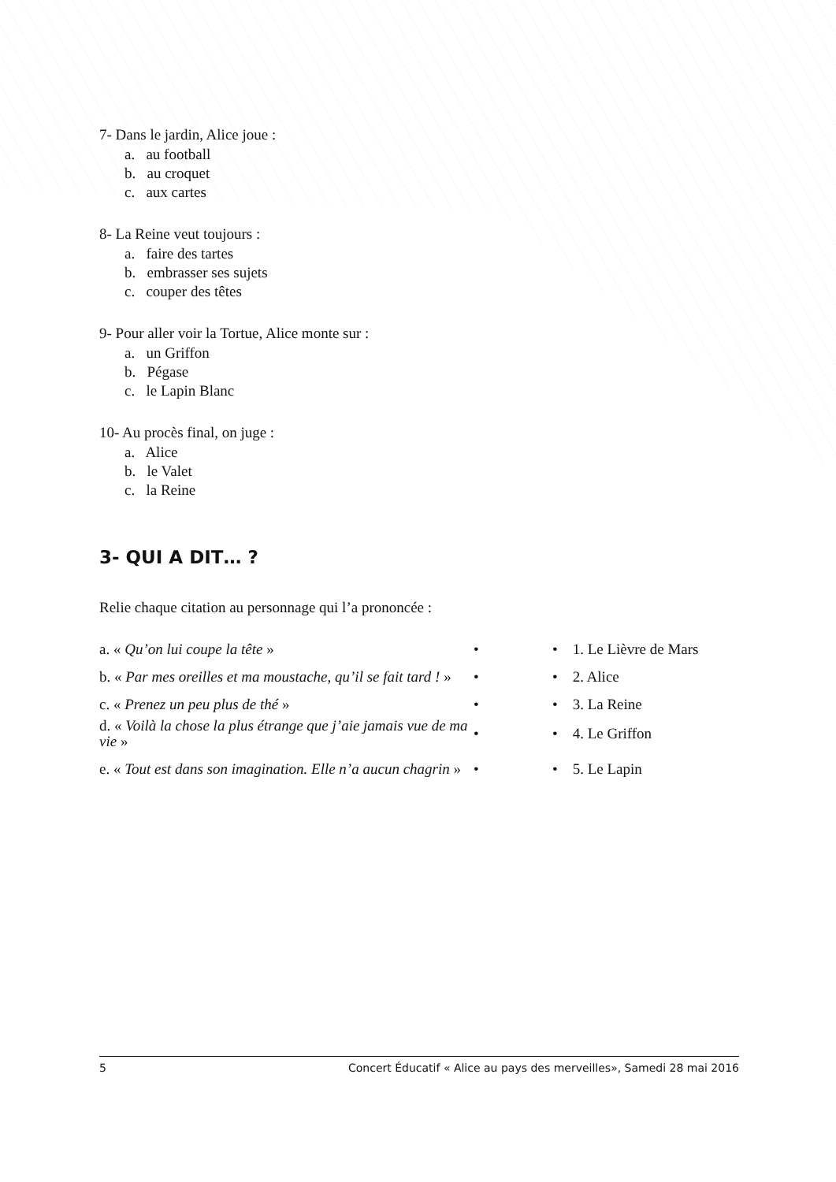7- Dans le jardin, Alice joue :
a. au football
b. au croquet
c. aux cartes
8- La Reine veut toujours :
a. faire des tartes
b. embrasser ses sujets
c. couper des têtes
9- Pour aller voir la Tortue, Alice monte sur :
a. un Griffon
b. Pégase
c. le Lapin Blanc
10- Au procès final, on juge :
a. Alice
b. le Valet
c. la Reine
3- QUI A DIT… ?
Relie chaque citation au personnage qui l’a prononcée :
| a. « Qu’on lui coupe la tête » | • | • 1. Le Lièvre de Mars |
| b. « Par mes oreilles et ma moustache, qu’il se fait tard ! » | • | • 2. Alice |
| c. « Prenez un peu plus de thé » | • | • 3. La Reine |
| d. « Voilà la chose la plus étrange que j’aie jamais vue de ma vie » | • | • 4. Le Griffon |
| e. « Tout est dans son imagination. Elle n’a aucun chagrin » | • | • 5. Le Lapin |
5 Concert Éducatif « Alice au pays des merveilles», Samedi 28 mai 2016